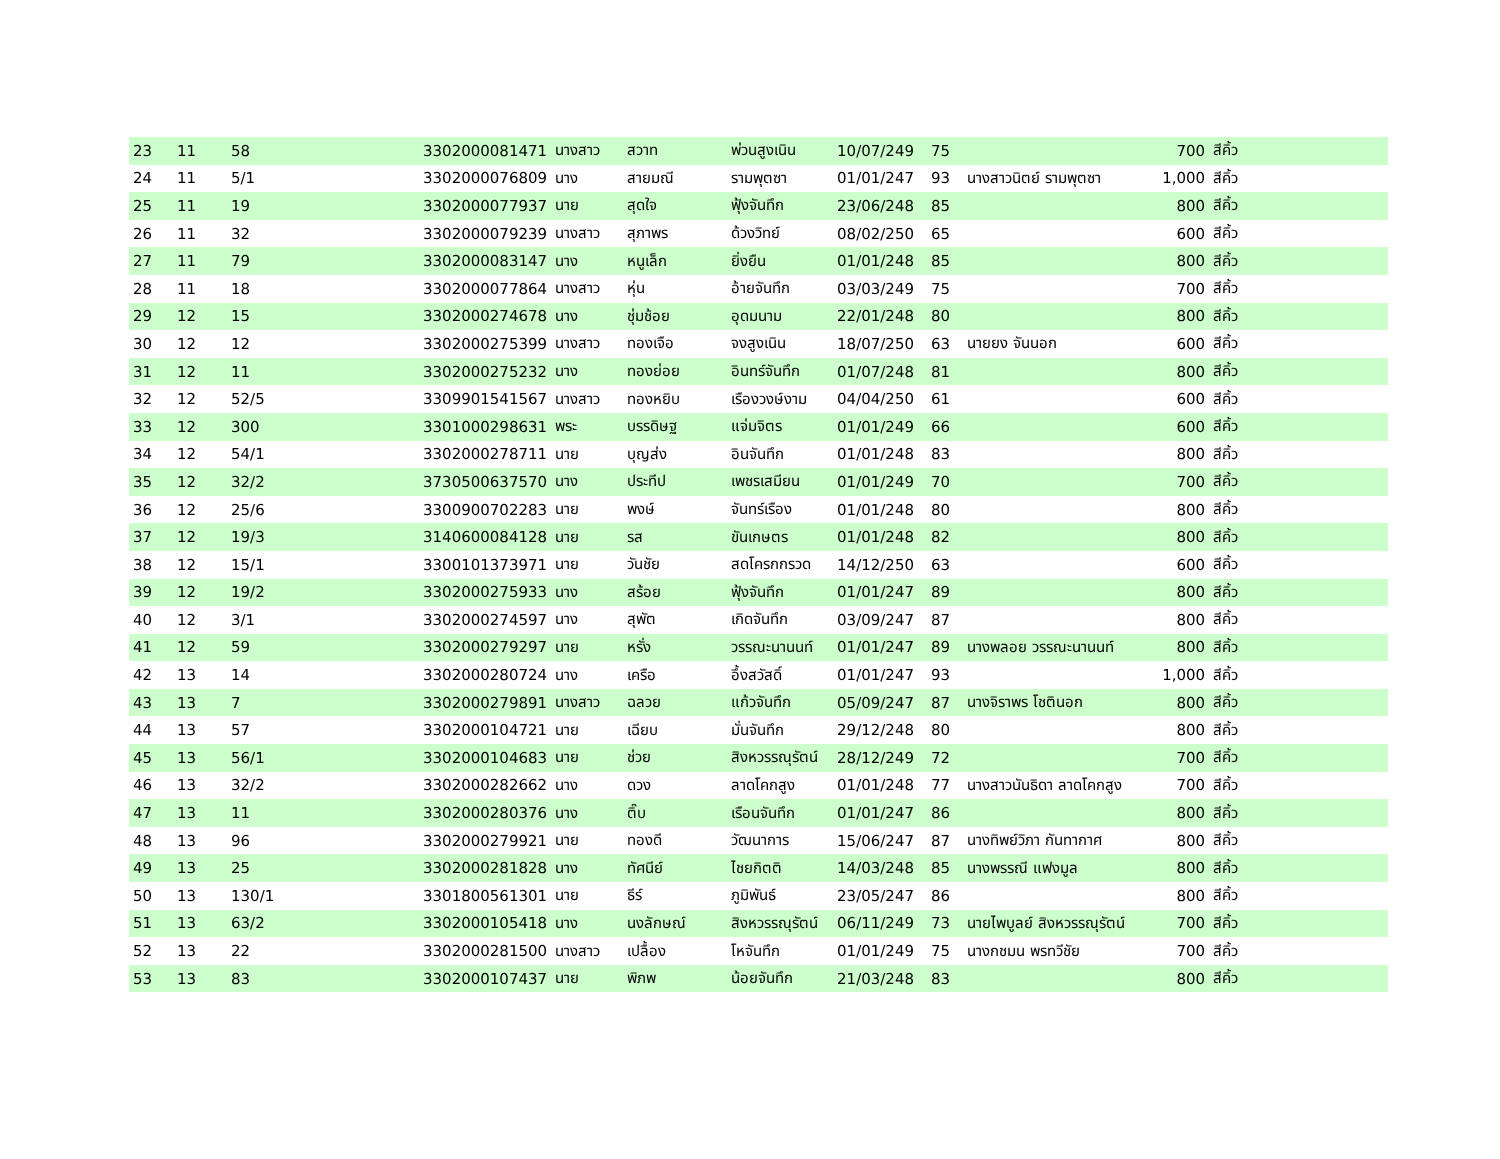| 23 | 11 | 58 | 3302000081471 | นางสาว | สวาท | พ่วนสูงเนิน | 10/07/249 | 75 | | 700 | สีคิ้ว | |
| 24 | 11 | 5/1 | 3302000076809 | นาง | สายมณี | รามพุตซา | 01/01/247 | 93 | นางสาวนิตย์ รามพุตซา | 1,000 | สีคิ้ว | |
| 25 | 11 | 19 | 3302000077937 | นาย | สุดใจ | ฟุ้งจันทึก | 23/06/248 | 85 | | 800 | สีคิ้ว | |
| 26 | 11 | 32 | 3302000079239 | นางสาว | สุภาพร | ด้วงวิทย์ | 08/02/250 | 65 | | 600 | สีคิ้ว | |
| 27 | 11 | 79 | 3302000083147 | นาง | หนูเล็ก | ยิ่งยืน | 01/01/248 | 85 | | 800 | สีคิ้ว | |
| 28 | 11 | 18 | 3302000077864 | นางสาว | หุ่น | อ้ายจันทึก | 03/03/249 | 75 | | 700 | สีคิ้ว | |
| 29 | 12 | 15 | 3302000274678 | นาง | ชุ่มช้อย | อุดมนาม | 22/01/248 | 80 | | 800 | สีคิ้ว | |
| 30 | 12 | 12 | 3302000275399 | นางสาว | ทองเจือ | จงสูงเนิน | 18/07/250 | 63 | นายยง จันนอก | 600 | สีคิ้ว | |
| 31 | 12 | 11 | 3302000275232 | นาง | ทองย่อย | อินทร์จันทึก | 01/07/248 | 81 | | 800 | สีคิ้ว | |
| 32 | 12 | 52/5 | 3309901541567 | นางสาว | ทองหยิบ | เรืองวงษ์งาม | 04/04/250 | 61 | | 600 | สีคิ้ว | |
| 33 | 12 | 300 | 3301000298631 | พระ | บรรดิษฐ | แจ่มจิตร | 01/01/249 | 66 | | 600 | สีคิ้ว | |
| 34 | 12 | 54/1 | 3302000278711 | นาย | บุญส่ง | อินจันทึก | 01/01/248 | 83 | | 800 | สีคิ้ว | |
| 35 | 12 | 32/2 | 3730500637570 | นาง | ประทีป | เพชรเสมียน | 01/01/249 | 70 | | 700 | สีคิ้ว | |
| 36 | 12 | 25/6 | 3300900702283 | นาย | พงษ์ | จันทร์เรือง | 01/01/248 | 80 | | 800 | สีคิ้ว | |
| 37 | 12 | 19/3 | 3140600084128 | นาย | รส | ขันเกษตร | 01/01/248 | 82 | | 800 | สีคิ้ว | |
| 38 | 12 | 15/1 | 3300101373971 | นาย | วันชัย | สดโครกกรวด | 14/12/250 | 63 | | 600 | สีคิ้ว | |
| 39 | 12 | 19/2 | 3302000275933 | นาง | สร้อย | ฟุ้งจันทึก | 01/01/247 | 89 | | 800 | สีคิ้ว | |
| 40 | 12 | 3/1 | 3302000274597 | นาง | สุพัต | เกิดจันทึก | 03/09/247 | 87 | | 800 | สีคิ้ว | |
| 41 | 12 | 59 | 3302000279297 | นาย | หรั่ง | วรรณะนานนท์ | 01/01/247 | 89 | นางพลอย วรรณะนานนท์ | 800 | สีคิ้ว | |
| 42 | 13 | 14 | 3302000280724 | นาง | เครือ | อึ้งสวัสดิ์ | 01/01/247 | 93 | | 1,000 | สีคิ้ว | |
| 43 | 13 | 7 | 3302000279891 | นางสาว | ฉลวย | แก้วจันทึก | 05/09/247 | 87 | นางจิราพร โชตินอก | 800 | สีคิ้ว | |
| 44 | 13 | 57 | 3302000104721 | นาย | เฉียบ | มั่นจันทึก | 29/12/248 | 80 | | 800 | สีคิ้ว | |
| 45 | 13 | 56/1 | 3302000104683 | นาย | ช่วย | สิงหวรรณุรัตน์ | 28/12/249 | 72 | | 700 | สีคิ้ว | |
| 46 | 13 | 32/2 | 3302000282662 | นาง | ดวง | ลาดโคกสูง | 01/01/248 | 77 | นางสาวนันธิดา ลาดโคกสูง | 700 | สีคิ้ว | |
| 47 | 13 | 11 | 3302000280376 | นาง | ติ๊บ | เรือนจันทึก | 01/01/247 | 86 | | 800 | สีคิ้ว | |
| 48 | 13 | 96 | 3302000279921 | นาย | ทองดี | วัฒนาการ | 15/06/247 | 87 | นางทิพย์วิภา กันทากาศ | 800 | สีคิ้ว | |
| 49 | 13 | 25 | 3302000281828 | นาง | ทัศนีย์ | ไชยกิตติ | 14/03/248 | 85 | นางพรรณี แฟงมูล | 800 | สีคิ้ว | |
| 50 | 13 | 130/1 | 3301800561301 | นาย | ธีร์ | ภูมิพันธ์ | 23/05/247 | 86 | | 800 | สีคิ้ว | |
| 51 | 13 | 63/2 | 3302000105418 | นาง | นงลักษณ์ | สิงหวรรณุรัตน์ | 06/11/249 | 73 | นายไพบูลย์ สิงหวรรณุรัตน์ | 700 | สีคิ้ว | |
| 52 | 13 | 22 | 3302000281500 | นางสาว | เปลื้อง | โหจันทึก | 01/01/249 | 75 | นางกชมน พรทวีชัย | 700 | สีคิ้ว | |
| 53 | 13 | 83 | 3302000107437 | นาย | พิภพ | น้อยจันทึก | 21/03/248 | 83 | | 800 | สีคิ้ว | |